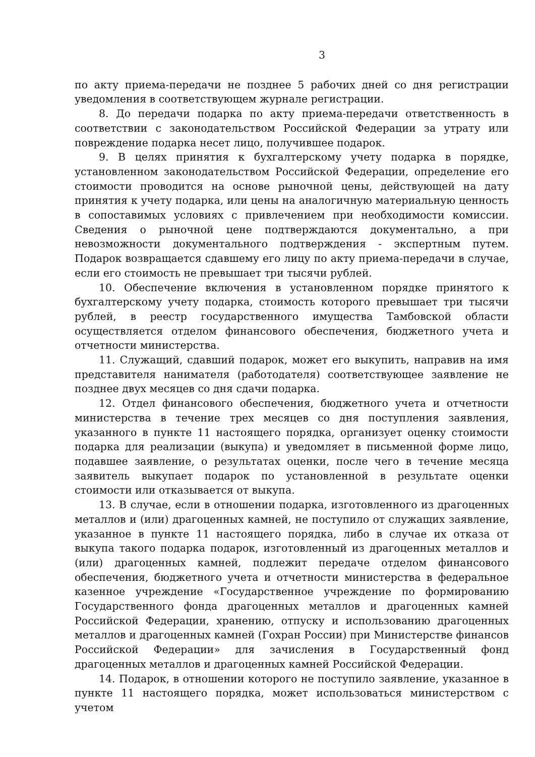3
по акту приема-передачи не позднее 5 рабочих дней со дня регистрации уведомления в соответствующем журнале регистрации.
8. До передачи подарка по акту приема-передачи ответственность в соответствии с законодательством Российской Федерации за утрату или повреждение подарка несет лицо, получившее подарок.
9. В целях принятия к бухгалтерскому учету подарка в порядке, установленном законодательством Российской Федерации, определение его стоимости проводится на основе рыночной цены, действующей на дату принятия к учету подарка, или цены на аналогичную материальную ценность в сопоставимых условиях с привлечением при необходимости комиссии. Сведения о рыночной цене подтверждаются документально, а при невозможности документального подтверждения - экспертным путем. Подарок возвращается сдавшему его лицу по акту приема-передачи в случае, если его стоимость не превышает три тысячи рублей.
10. Обеспечение включения в установленном порядке принятого к бухгалтерскому учету подарка, стоимость которого превышает три тысячи рублей, в реестр государственного имущества Тамбовской области осуществляется отделом финансового обеспечения, бюджетного учета и отчетности министерства.
11. Служащий, сдавший подарок, может его выкупить, направив на имя представителя нанимателя (работодателя) соответствующее заявление не позднее двух месяцев со дня сдачи подарка.
12. Отдел финансового обеспечения, бюджетного учета и отчетности министерства в течение трех месяцев со дня поступления заявления, указанного в пункте 11 настоящего порядка, организует оценку стоимости подарка для реализации (выкупа) и уведомляет в письменной форме лицо, подавшее заявление, о результатах оценки, после чего в течение месяца заявитель выкупает подарок по установленной в результате оценки стоимости или отказывается от выкупа.
13. В случае, если в отношении подарка, изготовленного из драгоценных металлов и (или) драгоценных камней, не поступило от служащих заявление, указанное в пункте 11 настоящего порядка, либо в случае их отказа от выкупа такого подарка подарок, изготовленный из драгоценных металлов и (или) драгоценных камней, подлежит передаче отделом финансового обеспечения, бюджетного учета и отчетности министерства в федеральное казенное учреждение «Государственное учреждение по формированию Государственного фонда драгоценных металлов и драгоценных камней Российской Федерации, хранению, отпуску и использованию драгоценных металлов и драгоценных камней (Гохран России) при Министерстве финансов Российской Федерации» для зачисления в Государственный фонд драгоценных металлов и драгоценных камней Российской Федерации.
14. Подарок, в отношении которого не поступило заявление, указанное в пункте 11 настоящего порядка, может использоваться министерством с учетом